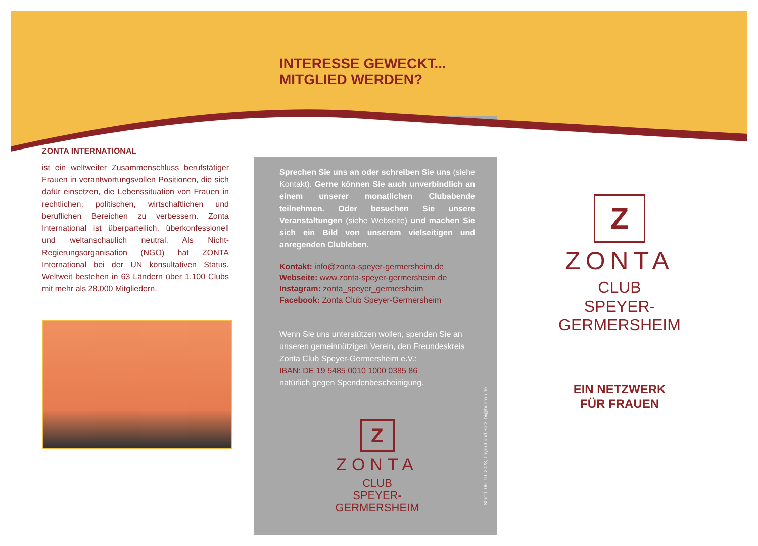ZONTA INTERNATIONAL
ist ein weltweiter Zusammenschluss berufstätiger Frauen in verantwortungsvollen Positionen, die sich dafür einsetzen, die Lebenssituation von Frauen in rechtlichen, politischen, wirtschaftlichen und beruflichen Bereichen zu verbessern. Zonta International ist überparteilich, überkonfessionell und weltanschaulich neutral. Als Nicht-Regierungsorganisation (NGO) hat ZONTA International bei der UN konsultativen Status. Weltweit bestehen in 63 Ländern über 1.100 Clubs mit mehr als 28.000 Mitgliedern.
INTERESSE GEWECKT...
MITGLIED WERDEN?
Sprechen Sie uns an oder schreiben Sie uns (siehe Kontakt). Gerne können Sie auch unverbindlich an einem unserer monatlichen Clubabende teilnehmen. Oder besuchen Sie unsere Veranstaltungen (siehe Webseite) und machen Sie sich ein Bild von unserem vielseitigen und anregenden Clubleben.
Kontakt: info@zonta-speyer-germersheim.de
Webseite: www.zonta-speyer-germersheim.de
Instagram: zonta_speyer_germersheim
Facebook: Zonta Club Speyer-Germersheim
Wenn Sie uns unterstützen wollen, spenden Sie an unseren gemeinnützigen Verein, den Freundeskreis Zonta Club Speyer-Germersheim e.V.:
IBAN: DE 19 5485 0010 1000 0385 86
natürlich gegen Spendenbescheinigung.
Z
ZONTA
CLUB
SPEYER-
GERMERSHEIM
Z
ZONTA
CLUB
SPEYER-
GERMERSHEIM
EIN NETZWERK
FÜR FRAUEN
Stand: 05_10_2023, Layout und Satz: bi@buerob.de